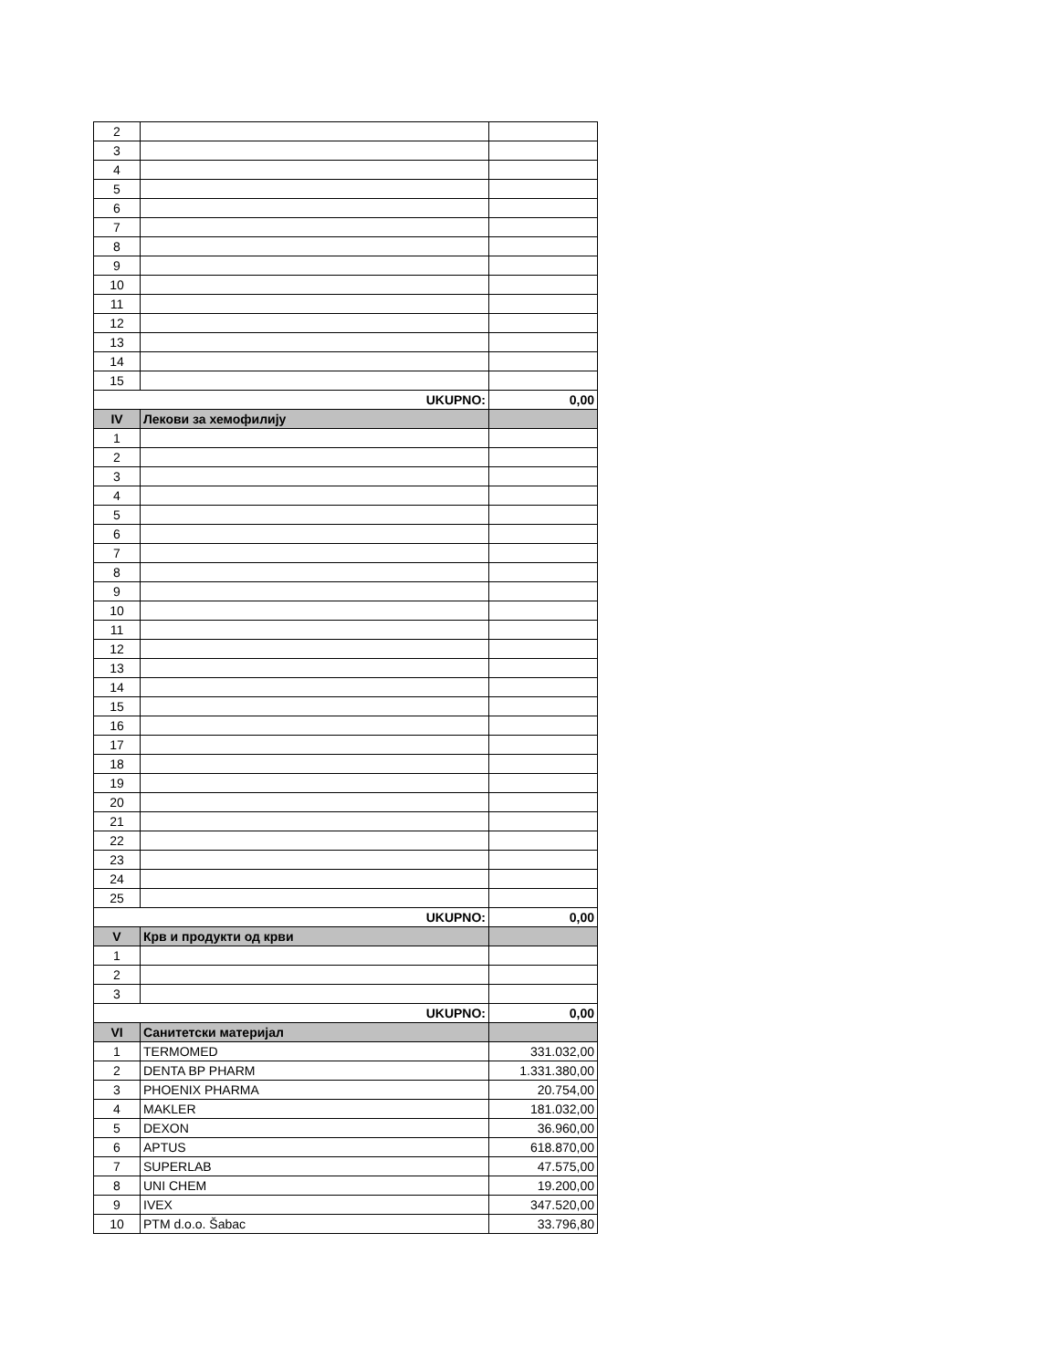| 2 | | |
| 3 | | |
| 4 | | |
| 5 | | |
| 6 | | |
| 7 | | |
| 8 | | |
| 9 | | |
| 10 | | |
| 11 | | |
| 12 | | |
| 13 | | |
| 14 | | |
| 15 | | |
| UKUPNO: | | 0,00 |
| IV | Лекови за хемофилију | |
| 1 | | |
| 2 | | |
| 3 | | |
| 4 | | |
| 5 | | |
| 6 | | |
| 7 | | |
| 8 | | |
| 9 | | |
| 10 | | |
| 11 | | |
| 12 | | |
| 13 | | |
| 14 | | |
| 15 | | |
| 16 | | |
| 17 | | |
| 18 | | |
| 19 | | |
| 20 | | |
| 21 | | |
| 22 | | |
| 23 | | |
| 24 | | |
| 25 | | |
| UKUPNO: | | 0,00 |
| V | Крв и продукти од крви | |
| 1 | | |
| 2 | | |
| 3 | | |
| UKUPNO: | | 0,00 |
| VI | Санитетски материјал | |
| 1 | TERMOMED | 331.032,00 |
| 2 | DENTA BP PHARM | 1.331.380,00 |
| 3 | PHOENIX PHARMA | 20.754,00 |
| 4 | MAKLER | 181.032,00 |
| 5 | DEXON | 36.960,00 |
| 6 | APTUS | 618.870,00 |
| 7 | SUPERLAB | 47.575,00 |
| 8 | UNI CHEM | 19.200,00 |
| 9 | IVEX | 347.520,00 |
| 10 | PTM d.o.o. Šabac | 33.796,80 |